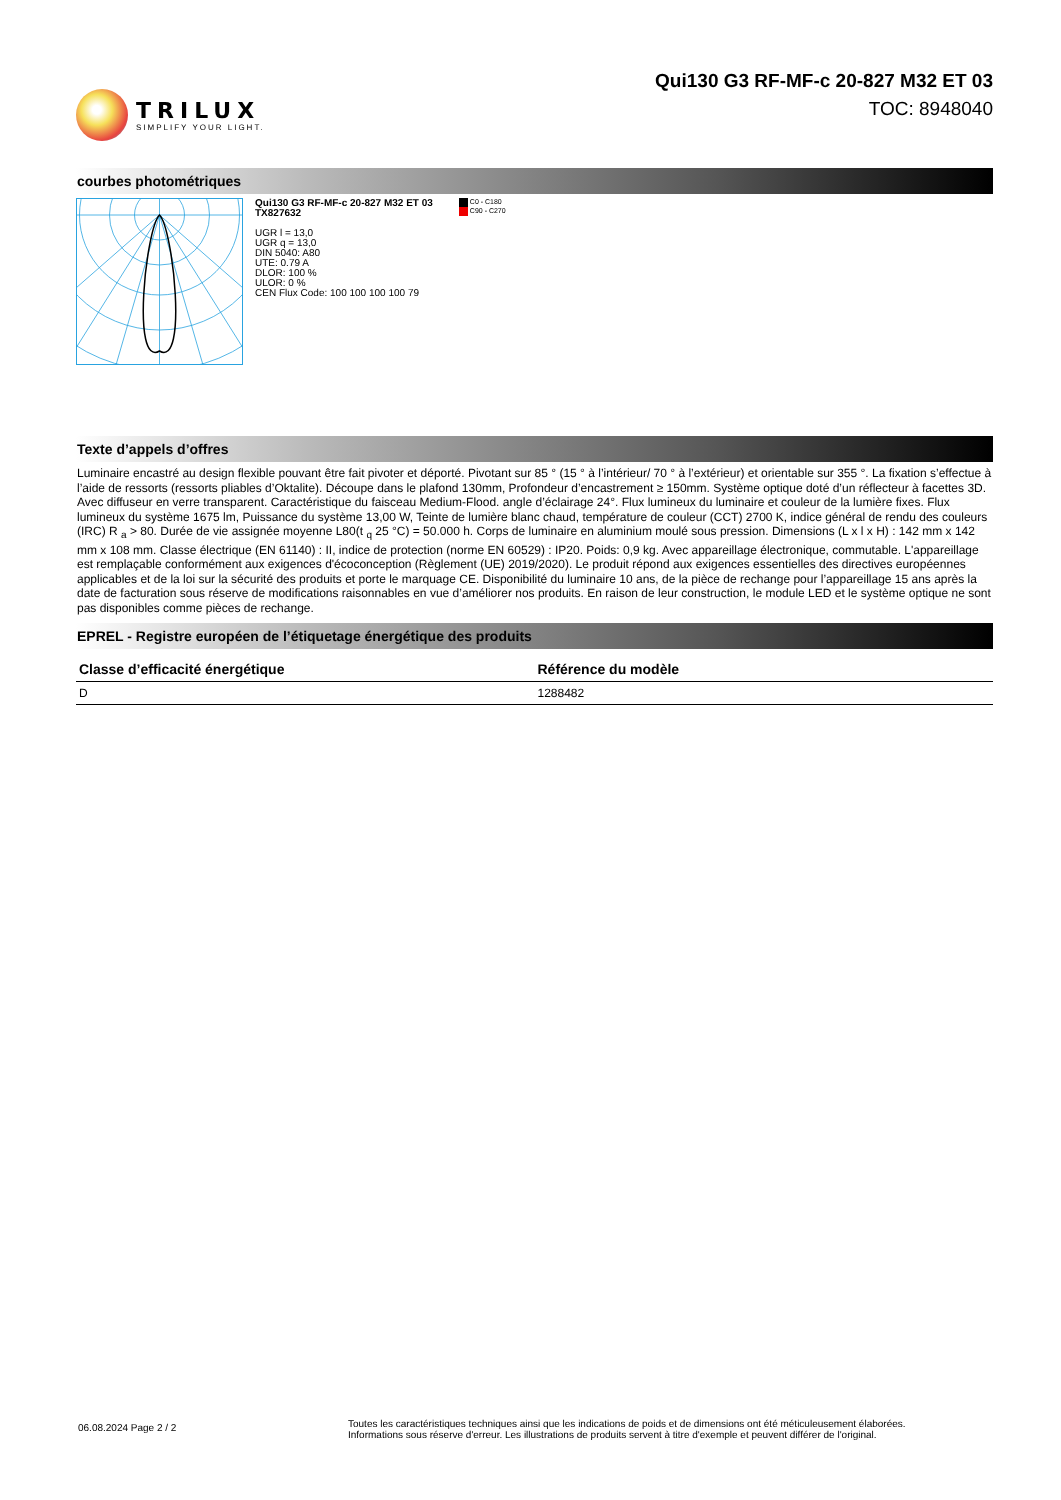TRILUX
SIMPLIFY YOUR LIGHT.
Qui130 G3 RF-MF-c 20-827 M32 ET 03
TOC: 8948040
courbes photométriques
Qui130 G3 RF-MF-c 20-827 M32 ET 03
TX827632
UGR l = 13,0
UGR q = 13,0
DIN 5040: A80
UTE: 0.79 A
DLOR: 100 %
ULOR: 0 %
CEN Flux Code: 100 100 100 100 79
C0 - C180
C90 - C270
Texte d’appels d’offres
Luminaire encastré au design flexible pouvant être fait pivoter et déporté. Pivotant sur 85 ° (15 ° à l’intérieur/ 70 ° à l’extérieur) et orientable sur 355 °. La fixation s’effectue à l’aide de ressorts (ressorts pliables d’Oktalite). Découpe dans le plafond 130mm, Profondeur d’encastrement ≥ 150mm. Système optique doté d’un réflecteur à facettes 3D. Avec diffuseur en verre transparent. Caractéristique du faisceau Medium-Flood. angle d’éclairage 24°. Flux lumineux du luminaire et couleur de la lumière fixes. Flux lumineux du système 1675 lm, Puissance du système 13,00 W, Teinte de lumière blanc chaud, température de couleur (CCT) 2700 K, indice général de rendu des couleurs (IRC) R <sub>a</sub> > 80. Durée de vie assignée moyenne L80(t <sub>q</sub> 25 °C) = 50.000 h. Corps de luminaire en aluminium moulé sous pression. Dimensions (L x l x H) : 142 mm x 142 mm x 108 mm. Classe électrique (EN 61140) : II, indice de protection (norme EN 60529) : IP20. Poids: 0,9 kg. Avec appareillage électronique, commutable. L'appareillage est remplaçable conformément aux exigences d'écoconception (Règlement (UE) 2019/2020). Le produit répond aux exigences essentielles des directives européennes applicables et de la loi sur la sécurité des produits et porte le marquage CE. Disponibilité du luminaire 10 ans, de la pièce de rechange pour l’appareillage 15 ans après la date de facturation sous réserve de modifications raisonnables en vue d’améliorer nos produits. En raison de leur construction, le module LED et le système optique ne sont pas disponibles comme pièces de rechange.
EPREL - Registre européen de l’étiquetage énergétique des produits
| Classe d’efficacité énergétique | Référence du modèle |
| --- | --- |
| D | 1288482 |
06.08.2024 Page 2 / 2
Toutes les caractéristiques techniques ainsi que les indications de poids et de dimensions ont été méticuleusement élaborées.
Informations sous réserve d'erreur. Les illustrations de produits servent à titre d'exemple et peuvent différer de l'original.